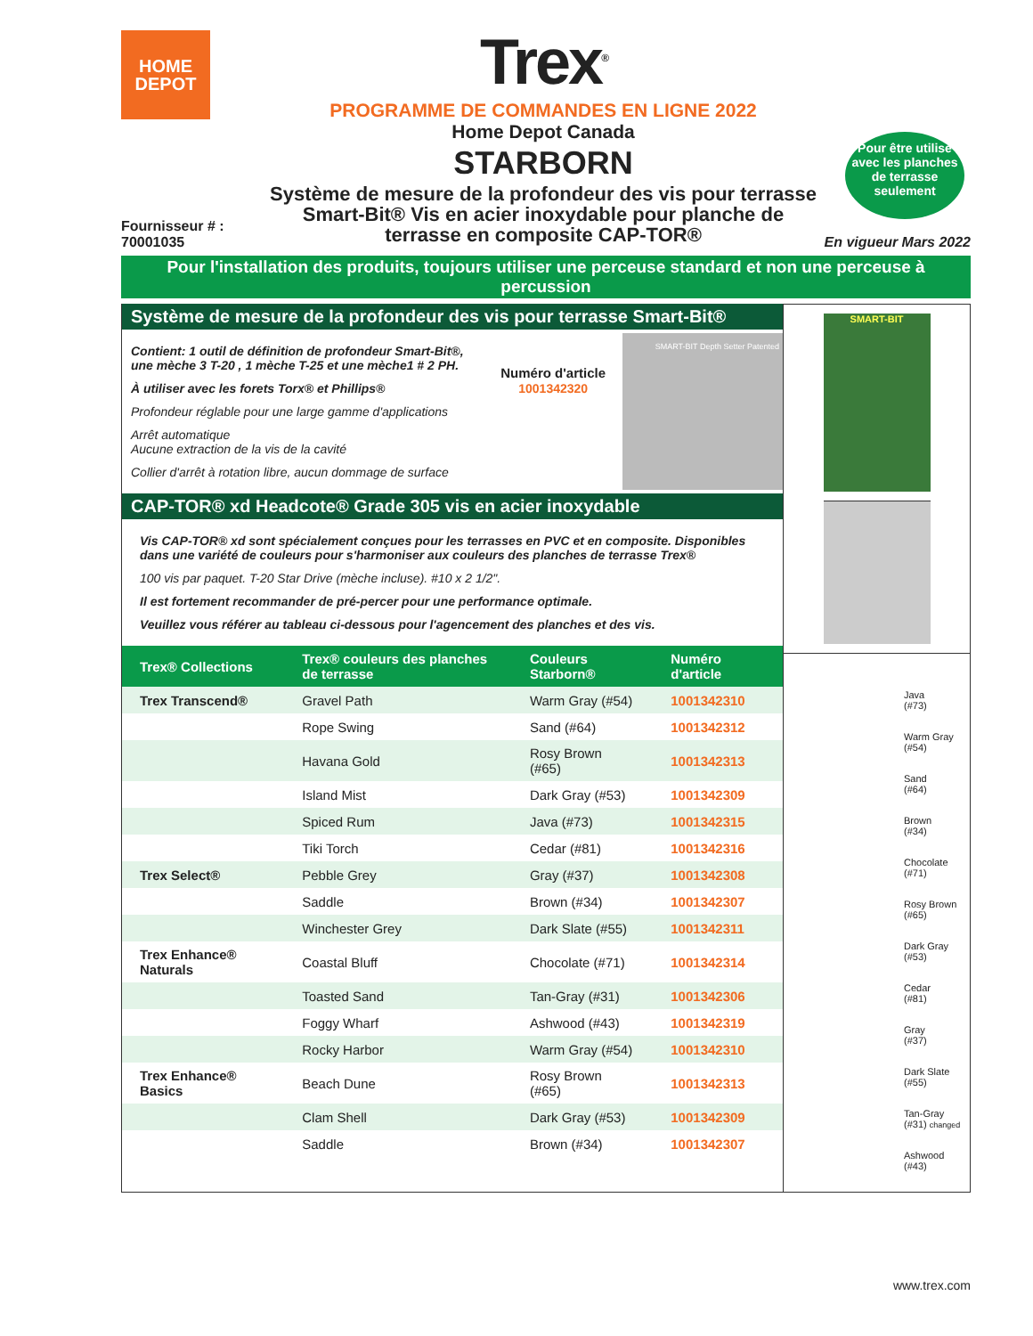HOME
DEPOT
Trex<sup>®</sup>
PROGRAMME DE COMMANDES EN LIGNE 2022
Home Depot Canada
STARBORN
Système de mesure de la profondeur des vis pour terrasse
Smart-Bit® Vis en acier inoxydable pour planche de
terrasse en composite CAP-TOR®
Pour être utilisé avec les planches de terrasse seulement
Fournisseur # :
70001035
En vigueur Mars 2022
Pour l'installation des produits, toujours utiliser une perceuse standard et non une perceuse à percussion
Système de mesure de la profondeur des vis pour terrasse Smart-Bit®
Contient: 1 outil de définition de profondeur Smart-Bit®, une mèche 3 T-20 , 1 mèche T-25 et une mèche1 # 2 PH.
À utiliser avec les forets Torx® et Phillips®
Profondeur réglable pour une large gamme d'applications
Arrêt automatique
Aucune extraction de la vis de la cavité
Collier d'arrêt à rotation libre, aucun dommage de surface
Numéro d'article
1001342320
SMART-BIT Depth Setter Patented
CAP-TOR® xd Headcote® Grade 305 vis en acier inoxydable
Vis CAP-TOR® xd sont spécialement conçues pour les terrasses en PVC et en composite. Disponibles dans une variété de couleurs pour s'harmoniser aux couleurs des planches de terrasse Trex®
100 vis par paquet. T-20 Star Drive (mèche incluse). #10 x 2 1/2".
Il est fortement recommander de pré-percer pour une performance optimale.
Veuillez vous référer au tableau ci-dessous pour l'agencement des planches et des vis.
| Trex® Collections | Trex® couleurs des planches de terrasse | Couleurs Starborn® | Numéro d'article |
| --- | --- | --- | --- |
| Trex Transcend® | Gravel Path | Warm Gray (#54) | 1001342310 |
| | Rope Swing | Sand (#64) | 1001342312 |
| | Havana Gold | Rosy Brown (#65) | 1001342313 |
| | Island Mist | Dark Gray (#53) | 1001342309 |
| | Spiced Rum | Java (#73) | 1001342315 |
| | Tiki Torch | Cedar (#81) | 1001342316 |
| Trex Select® | Pebble Grey | Gray (#37) | 1001342308 |
| | Saddle | Brown (#34) | 1001342307 |
| | Winchester Grey | Dark Slate (#55) | 1001342311 |
| Trex Enhance® Naturals | Coastal Bluff | Chocolate (#71) | 1001342314 |
| | Toasted Sand | Tan-Gray (#31) | 1001342306 |
| | Foggy Wharf | Ashwood (#43) | 1001342319 |
| | Rocky Harbor | Warm Gray (#54) | 1001342310 |
| Trex Enhance® Basics | Beach Dune | Rosy Brown (#65) | 1001342313 |
| | Clam Shell | Dark Gray (#53) | 1001342309 |
| | Saddle | Brown (#34) | 1001342307 |
SMART-BIT
Java
(#73)
Warm Gray
(#54)
Sand
(#64)
Brown
(#34)
Chocolate
(#71)
Rosy Brown
(#65)
Dark Gray
(#53)
Cedar
(#81)
Gray
(#37)
Dark Slate
(#55)
Tan-Gray
(#31) changed
Ashwood
(#43)
www.trex.com